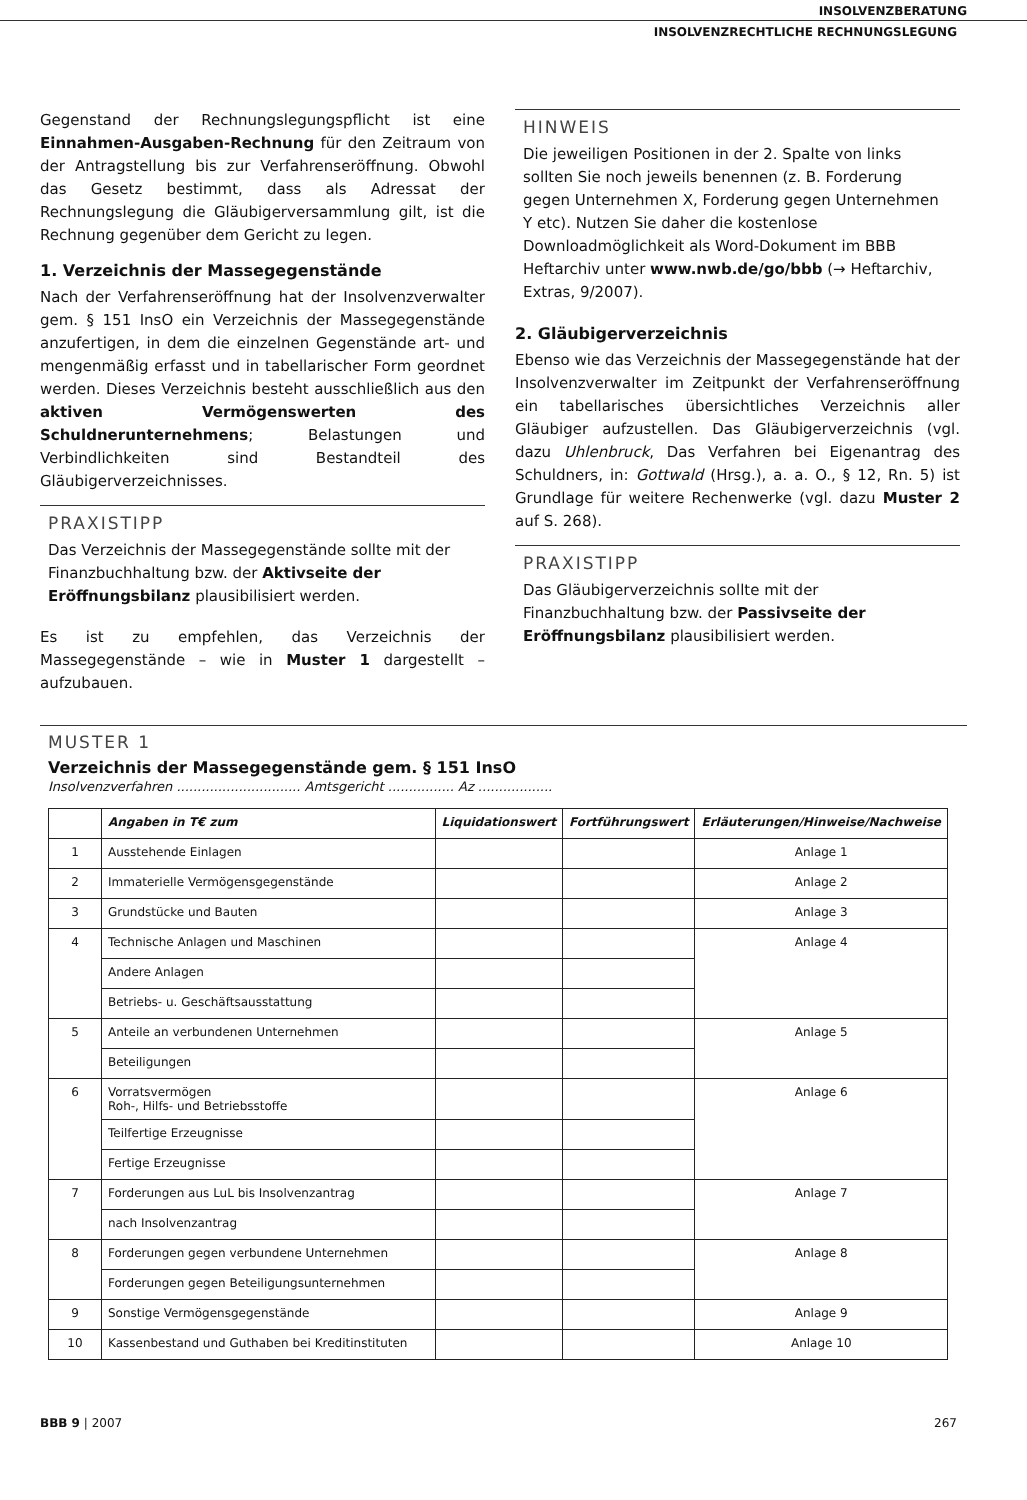INSOLVENZBERATUNG
INSOLVENZRECHTLICHE RECHNUNGSLEGUNG
Gegenstand der Rechnungslegungspflicht ist eine Einnahmen-Ausgaben-Rechnung für den Zeitraum von der Antragstellung bis zur Verfahrenseröffnung. Obwohl das Gesetz bestimmt, dass als Adressat der Rechnungslegung die Gläubigerversammlung gilt, ist die Rechnung gegenüber dem Gericht zu legen.
1. Verzeichnis der Massegegenstände
Nach der Verfahrenseröffnung hat der Insolvenzverwalter gem. § 151 InsO ein Verzeichnis der Massegegenstände anzufertigen, in dem die einzelnen Gegenstände art- und mengenmäßig erfasst und in tabellarischer Form geordnet werden. Dieses Verzeichnis besteht ausschließlich aus den aktiven Vermögenswerten des Schuldnerunternehmens; Belastungen und Verbindlichkeiten sind Bestandteil des Gläubigerverzeichnisses.
PRAXISTIPP
Das Verzeichnis der Massegegenstände sollte mit der Finanzbuchhaltung bzw. der Aktivseite der Eröffnungsbilanz plausibilisiert werden.
Es ist zu empfehlen, das Verzeichnis der Massegegenstände – wie in Muster 1 dargestellt – aufzubauen.
HINWEIS
Die jeweiligen Positionen in der 2. Spalte von links sollten Sie noch jeweils benennen (z. B. Forderung gegen Unternehmen X, Forderung gegen Unternehmen Y etc). Nutzen Sie daher die kostenlose Downloadmöglichkeit als Word-Dokument im BBB Heftarchiv unter www.nwb.de/go/bbb (→ Heftarchiv, Extras, 9/2007).
2. Gläubigerverzeichnis
Ebenso wie das Verzeichnis der Massegegenstände hat der Insolvenzverwalter im Zeitpunkt der Verfahrenseröffnung ein tabellarisches übersichtliches Verzeichnis aller Gläubiger aufzustellen. Das Gläubigerverzeichnis (vgl. dazu Uhlenbruck, Das Verfahren bei Eigenantrag des Schuldners, in: Gottwald (Hrsg.), a. a. O., § 12, Rn. 5) ist Grundlage für weitere Rechenwerke (vgl. dazu Muster 2 auf S. 268).
PRAXISTIPP
Das Gläubigerverzeichnis sollte mit der Finanzbuchhaltung bzw. der Passivseite der Eröffnungsbilanz plausibilisiert werden.
MUSTER 1
Verzeichnis der Massegegenstände gem. § 151 InsO
Insolvenzverfahren .............................. Amtsgericht ................ Az ..................
| | Angaben in T€ zum | Liquidationswert | Fortführungswert | Erläuterungen/Hinweise/Nachweise |
| --- | --- | --- | --- | --- |
| 1 | Ausstehende Einlagen | | | Anlage 1 |
| 2 | Immaterielle Vermögensgegenstände | | | Anlage 2 |
| 3 | Grundstücke und Bauten | | | Anlage 3 |
| 4 | Technische Anlagen und Maschinen | | | Anlage 4 |
| | Andere Anlagen | | | |
| | Betriebs- u. Geschäftsausstattung | | | |
| 5 | Anteile an verbundenen Unternehmen | | | Anlage 5 |
| | Beteiligungen | | | |
| 6 | Vorratsvermögen Roh-, Hilfs- und Betriebsstoffe | | | Anlage 6 |
| | Teilfertige Erzeugnisse | | | |
| | Fertige Erzeugnisse | | | |
| 7 | Forderungen aus LuL bis Insolvenzantrag | | | Anlage 7 |
| | nach Insolvenzantrag | | | |
| 8 | Forderungen gegen verbundene Unternehmen | | | Anlage 8 |
| | Forderungen gegen Beteiligungsunternehmen | | | |
| 9 | Sonstige Vermögensgegenstände | | | Anlage 9 |
| 10 | Kassenbestand und Guthaben bei Kreditinstituten | | | Anlage 10 |
BBB 9 | 2007 267